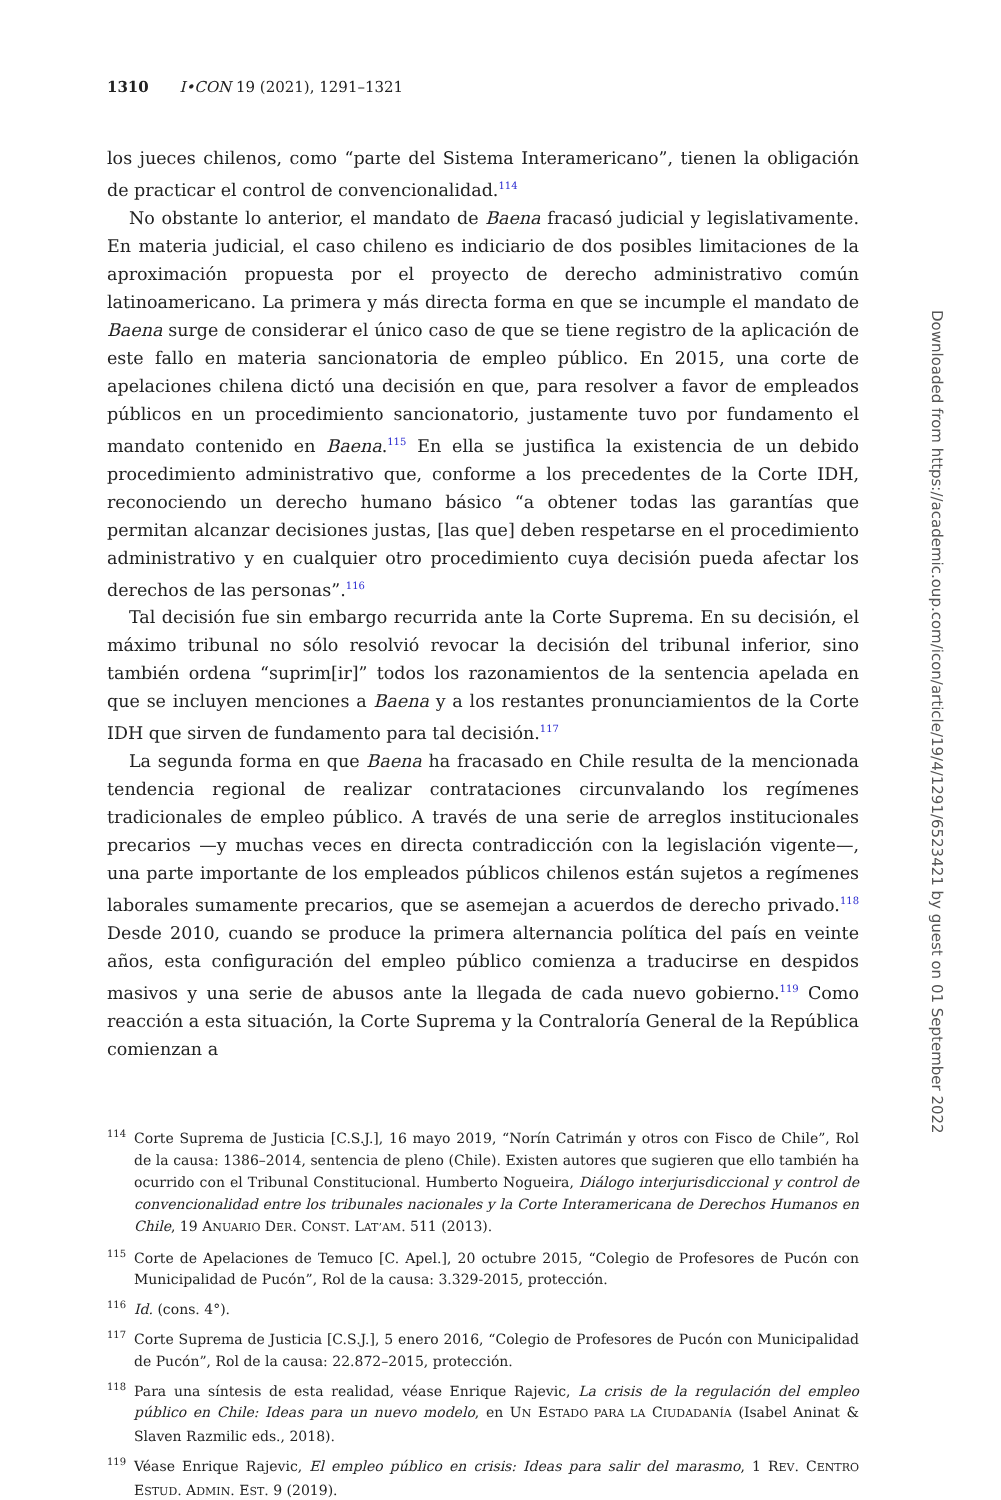1310 I•CON 19 (2021), 1291–1321
los jueces chilenos, como “parte del Sistema Interamericano”, tienen la obligación de practicar el control de convencionalidad.<sup>114</sup>
No obstante lo anterior, el mandato de Baena fracasó judicial y legislativamente. En materia judicial, el caso chileno es indiciario de dos posibles limitaciones de la aproximación propuesta por el proyecto de derecho administrativo común latinoamericano. La primera y más directa forma en que se incumple el mandato de Baena surge de considerar el único caso de que se tiene registro de la aplicación de este fallo en materia sancionatoria de empleo público. En 2015, una corte de apelaciones chilena dictó una decisión en que, para resolver a favor de empleados públicos en un procedimiento sancionatorio, justamente tuvo por fundamento el mandato contenido en Baena.<sup>115</sup> En ella se justifica la existencia de un debido procedimiento administrativo que, conforme a los precedentes de la Corte IDH, reconociendo un derecho humano básico “a obtener todas las garantías que permitan alcanzar decisiones justas, [las que] deben respetarse en el procedimiento administrativo y en cualquier otro procedimiento cuya decisión pueda afectar los derechos de las personas”.<sup>116</sup>
Tal decisión fue sin embargo recurrida ante la Corte Suprema. En su decisión, el máximo tribunal no sólo resolvió revocar la decisión del tribunal inferior, sino también ordena “suprim[ir]” todos los razonamientos de la sentencia apelada en que se incluyen menciones a Baena y a los restantes pronunciamientos de la Corte IDH que sirven de fundamento para tal decisión.<sup>117</sup>
La segunda forma en que Baena ha fracasado en Chile resulta de la mencionada tendencia regional de realizar contrataciones circunvalando los regímenes tradicionales de empleo público. A través de una serie de arreglos institucionales precarios —y muchas veces en directa contradicción con la legislación vigente—, una parte importante de los empleados públicos chilenos están sujetos a regímenes laborales sumamente precarios, que se asemejan a acuerdos de derecho privado.<sup>118</sup> Desde 2010, cuando se produce la primera alternancia política del país en veinte años, esta configuración del empleo público comienza a traducirse en despidos masivos y una serie de abusos ante la llegada de cada nuevo gobierno.<sup>119</sup> Como reacción a esta situación, la Corte Suprema y la Contraloría General de la República comienzan a
<sup>114</sup> Corte Suprema de Justicia [C.S.J.], 16 mayo 2019, “Norín Catrimán y otros con Fisco de Chile”, Rol de la causa: 1386–2014, sentencia de pleno (Chile). Existen autores que sugieren que ello también ha ocurrido con el Tribunal Constitucional. Humberto Nogueira, Diálogo interjurisdiccional y control de convencionalidad entre los tribunales nacionales y la Corte Interamericana de Derechos Humanos en Chile, 19 ANUARIO DER. CONST. LAT’AM. 511 (2013).
<sup>115</sup> Corte de Apelaciones de Temuco [C. Apel.], 20 octubre 2015, “Colegio de Profesores de Pucón con Municipalidad de Pucón”, Rol de la causa: 3.329-2015, protección.
<sup>116</sup> Id. (cons. 4°).
<sup>117</sup> Corte Suprema de Justicia [C.S.J.], 5 enero 2016, “Colegio de Profesores de Pucón con Municipalidad de Pucón”, Rol de la causa: 22.872–2015, protección.
<sup>118</sup> Para una síntesis de esta realidad, véase Enrique Rajevic, La crisis de la regulación del empleo público en Chile: Ideas para un nuevo modelo, en UN ESTADO PARA LA CIUDADANÍA (Isabel Aninat & Slaven Razmilic eds., 2018).
<sup>119</sup>Véase Enrique Rajevic, El empleo público en crisis: Ideas para salir del marasmo, 1 REV. CENTRO ESTUD. ADMIN. EST. 9 (2019).
Downloaded from https://academic.oup.com/icon/article/19/4/1291/6523421 by guest on 01 September 2022